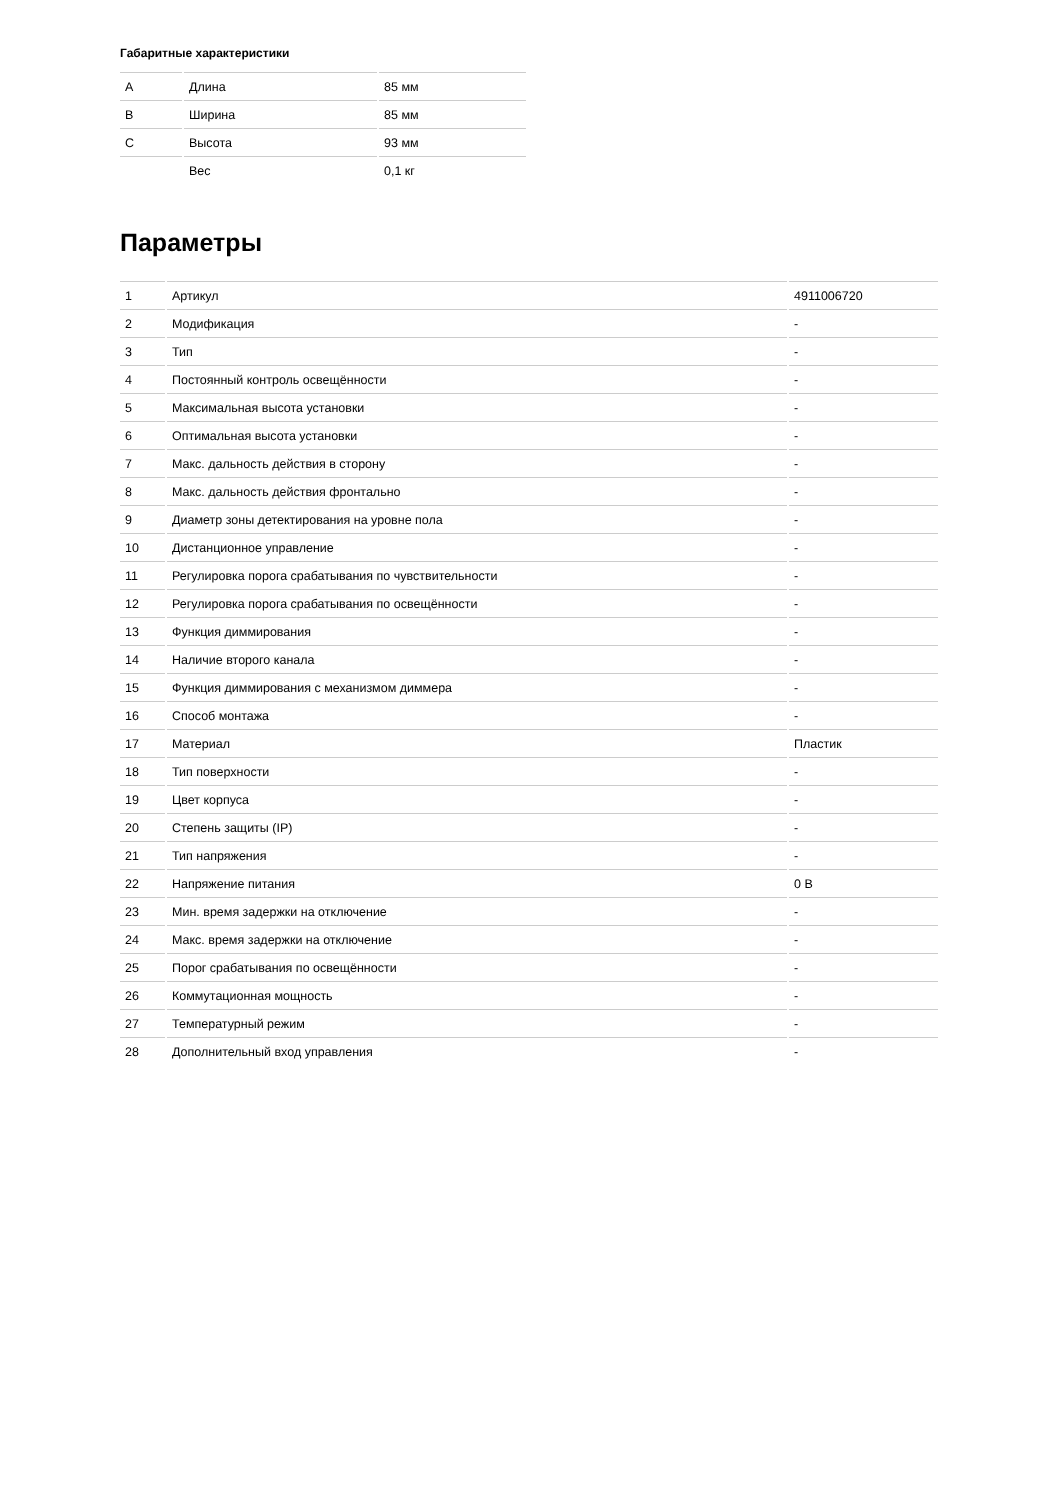Габаритные характеристики
| A | Длина | 85 мм |
| B | Ширина | 85 мм |
| C | Высота | 93 мм |
| | Вес | 0,1 кг |
Параметры
| 1 | Артикул | 4911006720 |
| 2 | Модификация | - |
| 3 | Тип | - |
| 4 | Постоянный контроль освещённости | - |
| 5 | Максимальная высота установки | - |
| 6 | Оптимальная высота установки | - |
| 7 | Макс. дальность действия в сторону | - |
| 8 | Макс. дальность действия фронтально | - |
| 9 | Диаметр зоны детектирования на уровне пола | - |
| 10 | Дистанционное управление | - |
| 11 | Регулировка порога срабатывания по чувствительности | - |
| 12 | Регулировка порога срабатывания по освещённости | - |
| 13 | Функция диммирования | - |
| 14 | Наличие второго канала | - |
| 15 | Функция диммирования с механизмом диммера | - |
| 16 | Способ монтажа | - |
| 17 | Материал | Пластик |
| 18 | Тип поверхности | - |
| 19 | Цвет корпуса | - |
| 20 | Степень защиты (IP) | - |
| 21 | Тип напряжения | - |
| 22 | Напряжение питания | 0 В |
| 23 | Мин. время задержки на отключение | - |
| 24 | Макс. время задержки на отключение | - |
| 25 | Порог срабатывания по освещённости | - |
| 26 | Коммутационная мощность | - |
| 27 | Температурный режим | - |
| 28 | Дополнительный вход управления | - |